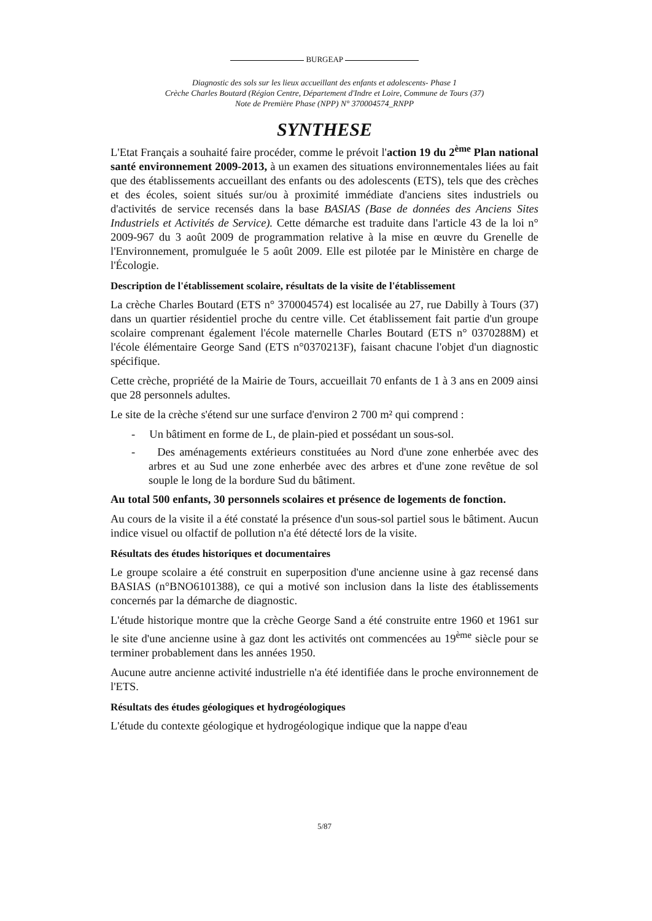BURGEAP
Diagnostic des sols sur les lieux accueillant des enfants et adolescents- Phase 1
Crèche Charles Boutard (Région Centre, Département d'Indre et Loire, Commune de Tours (37)
Note de Première Phase (NPP) N° 370004574_RNPP
SYNTHESE
L'Etat Français a souhaité faire procéder, comme le prévoit l'action 19 du 2<sup>ème</sup> Plan national santé environnement 2009-2013, à un examen des situations environnementales liées au fait que des établissements accueillant des enfants ou des adolescents (ETS), tels que des crèches et des écoles, soient situés sur/ou à proximité immédiate d'anciens sites industriels ou d'activités de service recensés dans la base BASIAS (Base de données des Anciens Sites Industriels et Activités de Service). Cette démarche est traduite dans l'article 43 de la loi n° 2009-967 du 3 août 2009 de programmation relative à la mise en œuvre du Grenelle de l'Environnement, promulguée le 5 août 2009. Elle est pilotée par le Ministère en charge de l'Écologie.
Description de l'établissement scolaire, résultats de la visite de l'établissement
La crèche Charles Boutard (ETS n° 370004574) est localisée au 27, rue Dabilly à Tours (37) dans un quartier résidentiel proche du centre ville. Cet établissement fait partie d'un groupe scolaire comprenant également l'école maternelle Charles Boutard (ETS n° 0370288M) et l'école élémentaire George Sand (ETS n°0370213F), faisant chacune l'objet d'un diagnostic spécifique.
Cette crèche, propriété de la Mairie de Tours, accueillait 70 enfants de 1 à 3 ans en 2009 ainsi que 28 personnels adultes.
Le site de la crèche s'étend sur une surface d'environ 2 700 m² qui comprend :
- Un bâtiment en forme de L, de plain-pied et possédant un sous-sol.
- Des aménagements extérieurs constituées au Nord d'une zone enherbée avec des arbres et au Sud une zone enherbée avec des arbres et d'une zone revêtue de sol souple le long de la bordure Sud du bâtiment.
Au total 500 enfants, 30 personnels scolaires et présence de logements de fonction.
Au cours de la visite il a été constaté la présence d'un sous-sol partiel sous le bâtiment. Aucun indice visuel ou olfactif de pollution n'a été détecté lors de la visite.
Résultats des études historiques et documentaires
Le groupe scolaire a été construit en superposition d'une ancienne usine à gaz recensé dans BASIAS (n°BNO6101388), ce qui a motivé son inclusion dans la liste des établissements concernés par la démarche de diagnostic.
L'étude historique montre que la crèche George Sand a été construite entre 1960 et 1961 sur le site d'une ancienne usine à gaz dont les activités ont commencées au 19<sup>ème</sup> siècle pour se terminer probablement dans les années 1950.
Aucune autre ancienne activité industrielle n'a été identifiée dans le proche environnement de l'ETS.
Résultats des études géologiques et hydrogéologiques
L'étude du contexte géologique et hydrogéologique indique que la nappe d'eau
5/87